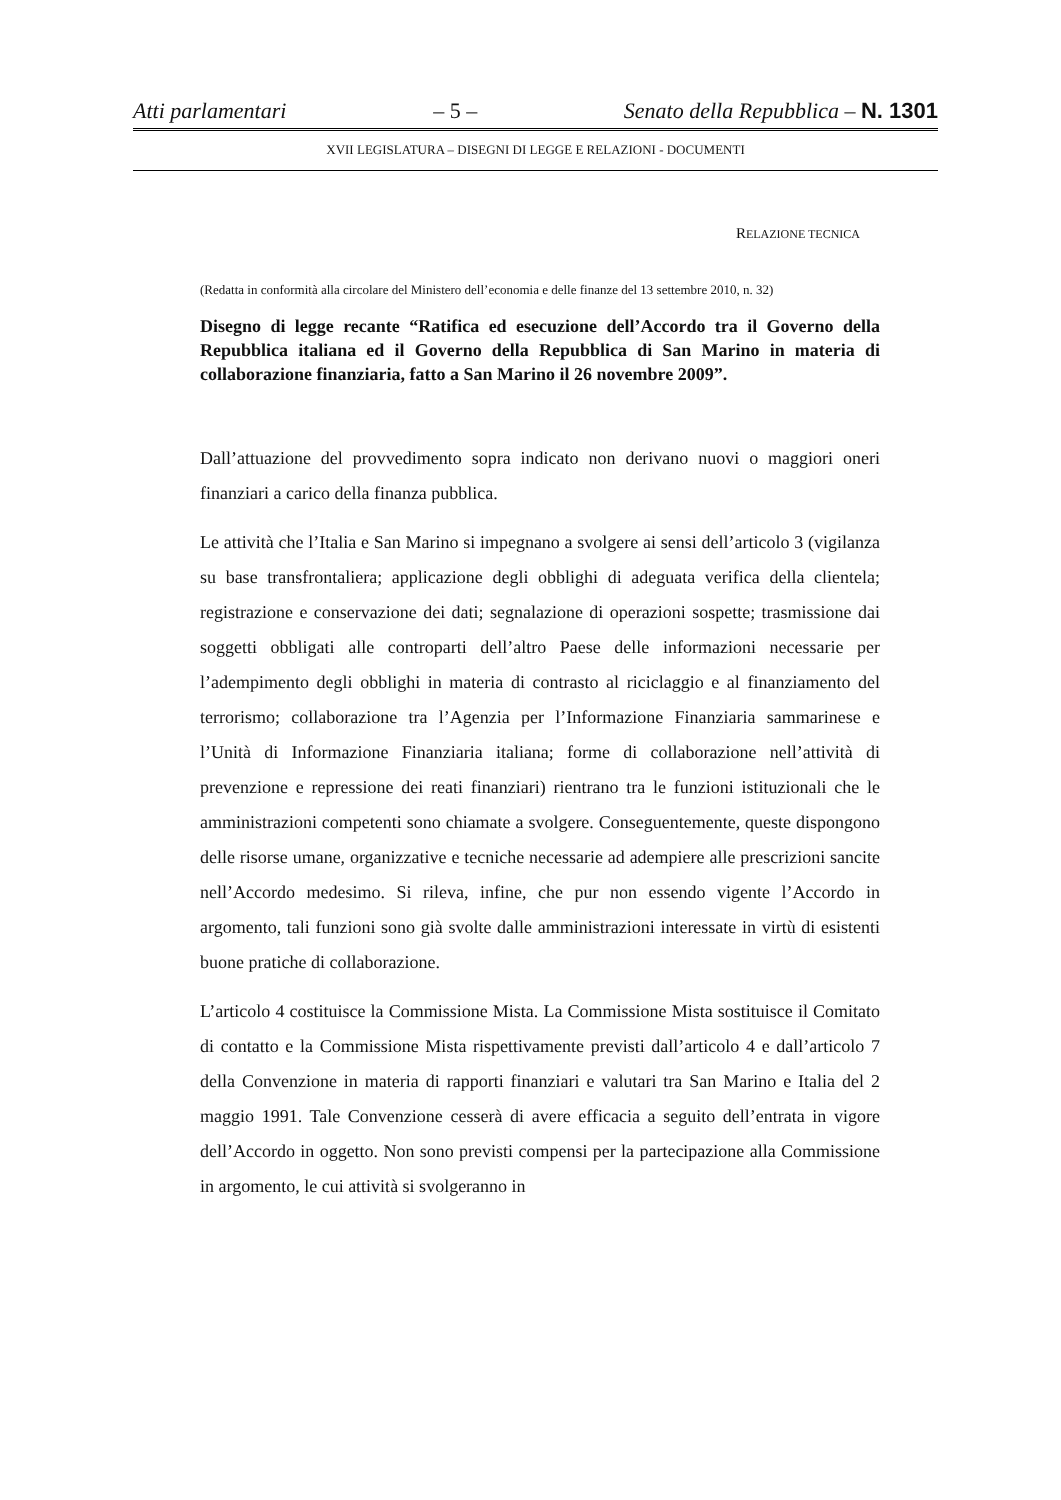Atti parlamentari – 5 – Senato della Repubblica – N. 1301
XVII LEGISLATURA – DISEGNI DI LEGGE E RELAZIONI - DOCUMENTI
RELAZIONE TECNICA
(Redatta in conformità alla circolare del Ministero dell’economia e delle finanze del 13 settembre 2010, n. 32)
Disegno di legge recante “Ratifica ed esecuzione dell’Accordo tra il Governo della Repubblica italiana ed il Governo della Repubblica di San Marino in materia di collaborazione finanziaria, fatto a San Marino il 26 novembre 2009”.
Dall’attuazione del provvedimento sopra indicato non derivano nuovi o maggiori oneri finanziari a carico della finanza pubblica.
Le attività che l’Italia e San Marino si impegnano a svolgere ai sensi dell’articolo 3 (vigilanza su base transfrontaliera; applicazione degli obblighi di adeguata verifica della clientela; registrazione e conservazione dei dati; segnalazione di operazioni sospette; trasmissione dai soggetti obbligati alle controparti dell’altro Paese delle informazioni necessarie per l’adempimento degli obblighi in materia di contrasto al riciclaggio e al finanziamento del terrorismo; collaborazione tra l’Agenzia per l’Informazione Finanziaria sammarinese e l’Unità di Informazione Finanziaria italiana; forme di collaborazione nell’attività di prevenzione e repressione dei reati finanziari) rientrano tra le funzioni istituzionali che le amministrazioni competenti sono chiamate a svolgere. Conseguentemente, queste dispongono delle risorse umane, organizzative e tecniche necessarie ad adempiere alle prescrizioni sancite nell’Accordo medesimo. Si rileva, infine, che pur non essendo vigente l’Accordo in argomento, tali funzioni sono già svolte dalle amministrazioni interessate in virtù di esistenti buone pratiche di collaborazione.
L’articolo 4 costituisce la Commissione Mista. La Commissione Mista sostituisce il Comitato di contatto e la Commissione Mista rispettivamente previsti dall’articolo 4 e dall’articolo 7 della Convenzione in materia di rapporti finanziari e valutari tra San Marino e Italia del 2 maggio 1991. Tale Convenzione cesserà di avere efficacia a seguito dell’entrata in vigore dell’Accordo in oggetto. Non sono previsti compensi per la partecipazione alla Commissione in argomento, le cui attività si svolgeranno in